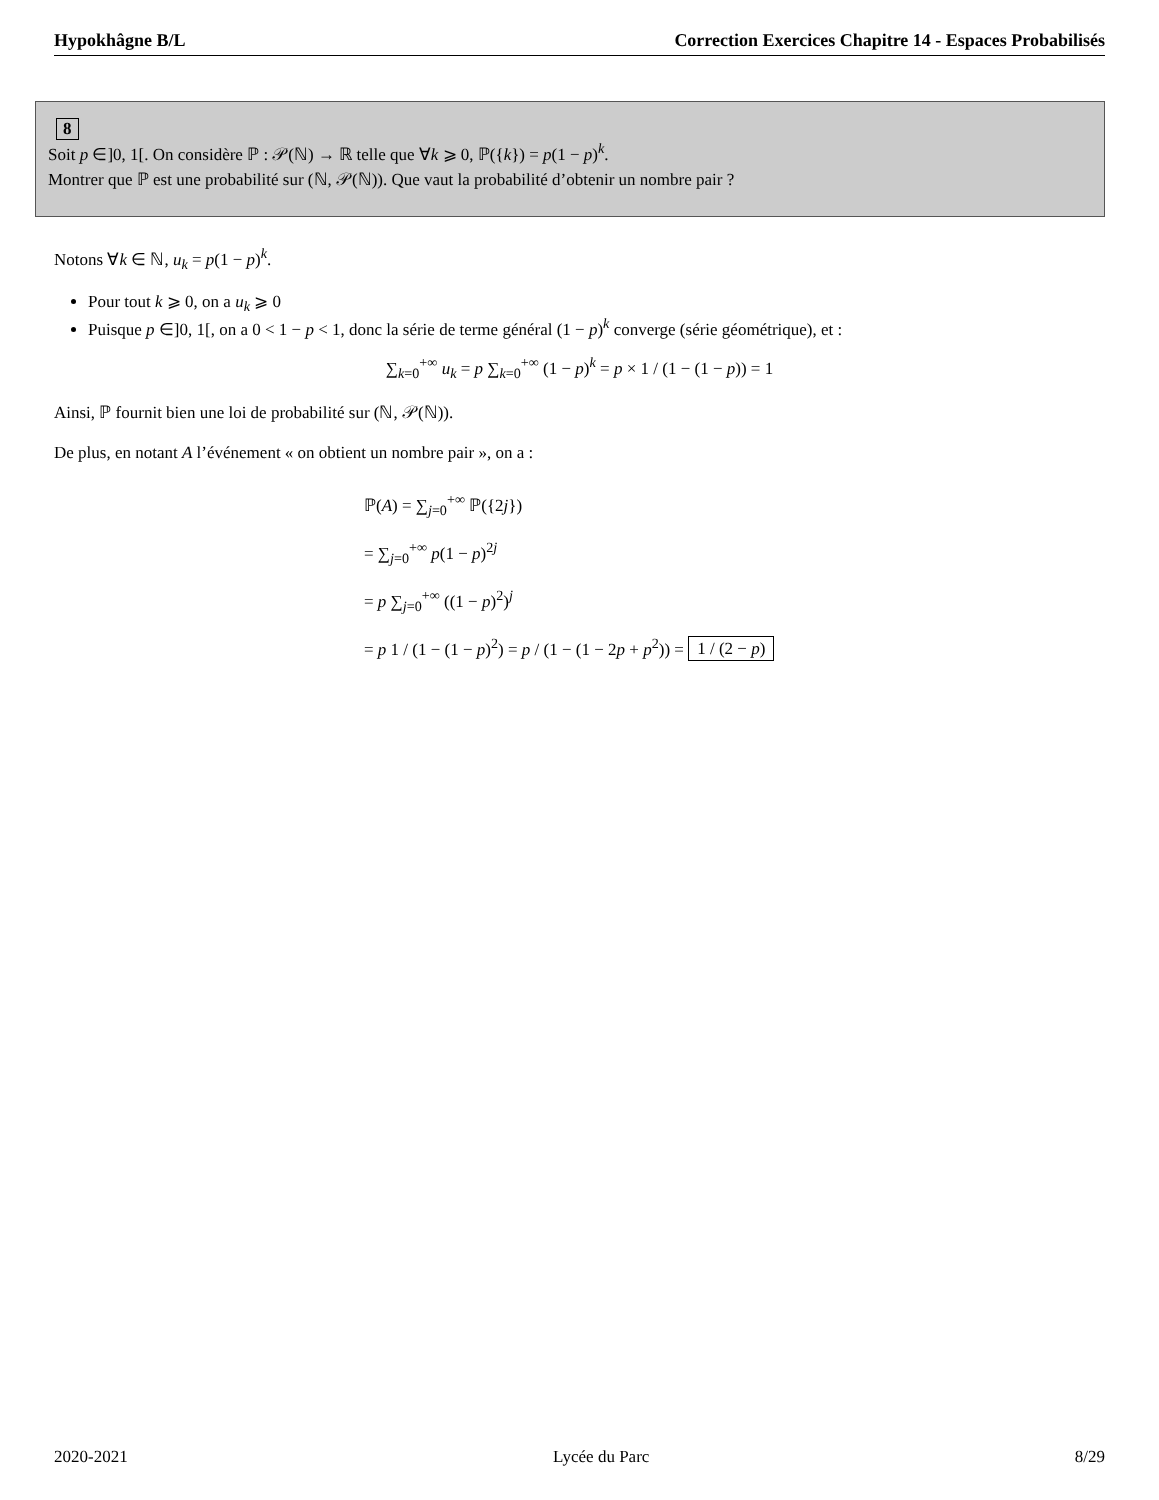Hypokhâgne B/L Correction Exercices Chapitre 14 - Espaces Probabilisés
8
Soit p ∈]0, 1[. On considère ℙ : 𝒫(ℕ) → ℝ telle que ∀k ⩾ 0, ℙ({k}) = p(1 − p)<sup>k</sup>.
Montrer que ℙ est une probabilité sur (ℕ, 𝒫(ℕ)). Que vaut la probabilité d’obtenir un nombre pair ?
Notons ∀k ∈ ℕ, u<sub>k</sub> = p(1 − p)<sup>k</sup>.
Pour tout k ⩾ 0, on a u<sub>k</sub> ⩾ 0
Puisque p ∈]0, 1[, on a 0 < 1 − p < 1, donc la série de terme général (1 − p)<sup>k</sup> converge (série géométrique), et :
∑<sub>k=0</sub><sup>+∞</sup> u<sub>k</sub> = p ∑<sub>k=0</sub><sup>+∞</sup> (1 − p)<sup>k</sup> = p × 1 / (1 − (1 − p)) = 1
Ainsi, ℙ fournit bien une loi de probabilité sur (ℕ, 𝒫(ℕ)).
De plus, en notant A l’événement « on obtient un nombre pair », on a :
ℙ(A) = ∑<sub>j=0</sub><sup>+∞</sup> ℙ({2j})
= ∑<sub>j=0</sub><sup>+∞</sup> p(1 − p)<sup>2j</sup>
= p ∑<sub>j=0</sub><sup>+∞</sup> ((1 − p)<sup>2</sup>)<sup>j</sup>
= p 1 / (1 − (1 − p)<sup>2</sup>) = p / (1 − (1 − 2p + p<sup>2</sup>)) = 1 / (2 − p)
2020-2021 Lycée du Parc 8/29